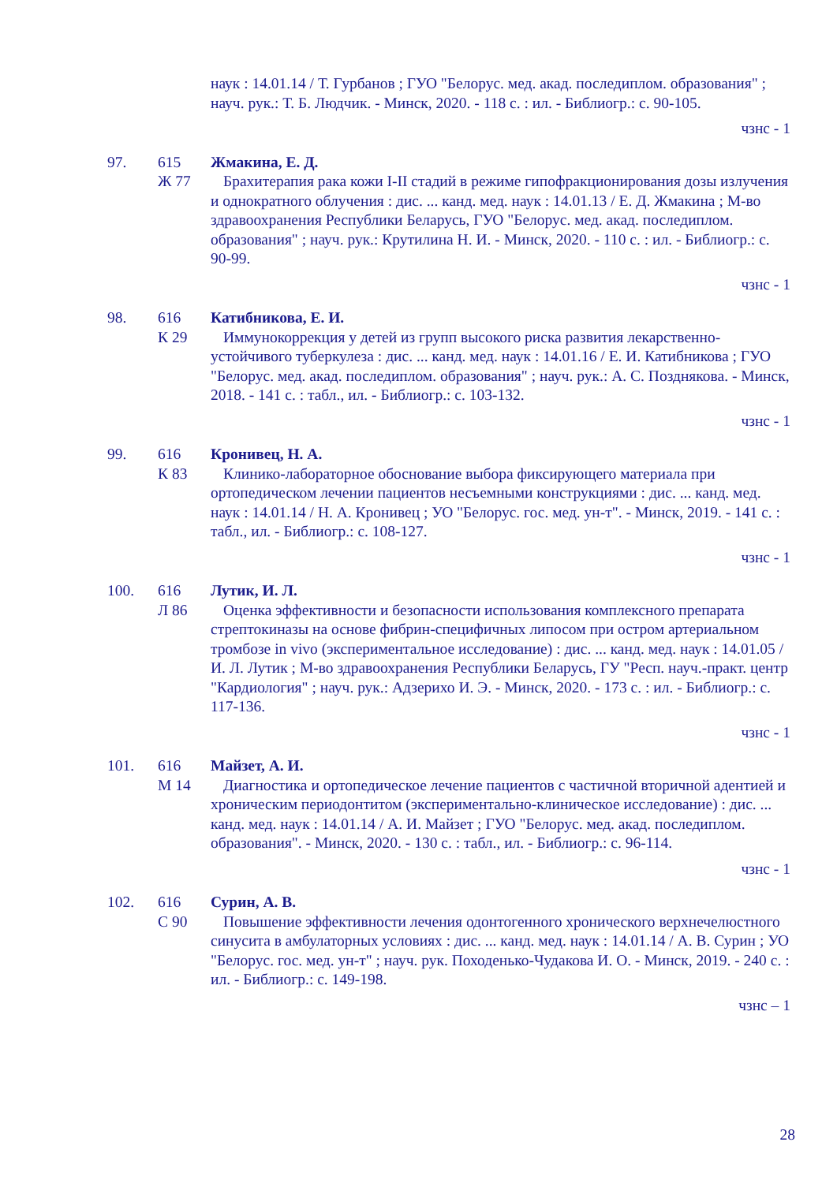наук : 14.01.14 / Т. Гурбанов ; ГУО "Белорус. мед. акад. последиплом. образования" ; науч. рук.: Т. Б. Людчик. - Минск, 2020. - 118 с. : ил. - Библиогр.: с. 90-105.
чзнс - 1
97. 615
Ж 77
Жмакина, Е. Д.
Брахитерапия рака кожи I-II стадий в режиме гипофракционирования дозы излучения и однократного облучения : дис. ... канд. мед. наук : 14.01.13 / Е. Д. Жмакина ; М-во здравоохранения Республики Беларусь, ГУО "Белорус. мед. акад. последиплом. образования" ; науч. рук.: Крутилина Н. И. - Минск, 2020. - 110 с. : ил. - Библиогр.: с. 90-99.
чзнс - 1
98. 616
К 29
Катибникова, Е. И.
Иммунокоррекция у детей из групп высокого риска развития лекарственно-устойчивого туберкулеза : дис. ... канд. мед. наук : 14.01.16 / Е. И. Катибникова ; ГУО "Белорус. мед. акад. последиплом. образования" ; науч. рук.: А. С. Позднякова. - Минск, 2018. - 141 с. : табл., ил. - Библиогр.: с. 103-132.
чзнс - 1
99. 616
К 83
Кронивец, Н. А.
Клинико-лабораторное обоснование выбора фиксирующего материала при ортопедическом лечении пациентов несъемными конструкциями : дис. ... канд. мед. наук : 14.01.14 / Н. А. Кронивец ; УО "Белорус. гос. мед. ун-т". - Минск, 2019. - 141 с. : табл., ил. - Библиогр.: с. 108-127.
чзнс - 1
100. 616
Л 86
Лутик, И. Л.
Оценка эффективности и безопасности использования комплексного препарата стрептокиназы на основе фибрин-специфичных липосом при остром артериальном тромбозе in vivo (экспериментальное исследование) : дис. ... канд. мед. наук : 14.01.05 / И. Л. Лутик ; М-во здравоохранения Республики Беларусь, ГУ "Респ. науч.-практ. центр "Кардиология" ; науч. рук.: Адзерихо И. Э. - Минск, 2020. - 173 с. : ил. - Библиогр.: с. 117-136.
чзнс - 1
101. 616
М 14
Майзет, А. И.
Диагностика и ортопедическое лечение пациентов с частичной вторичной адентией и хроническим периодонтитом (экспериментально-клиническое исследование) : дис. ... канд. мед. наук : 14.01.14 / А. И. Майзет ; ГУО "Белорус. мед. акад. последиплом. образования". - Минск, 2020. - 130 с. : табл., ил. - Библиогр.: с. 96-114.
чзнс - 1
102. 616
С 90
Сурин, А. В.
Повышение эффективности лечения одонтогенного хронического верхнечелюстного синусита в амбулаторных условиях : дис. ... канд. мед. наук : 14.01.14 / А. В. Сурин ; УО "Белорус. гос. мед. ун-т" ; науч. рук. Походенько-Чудакова И. О. - Минск, 2019. - 240 с. : ил. - Библиогр.: с. 149-198.
чзнс – 1
28